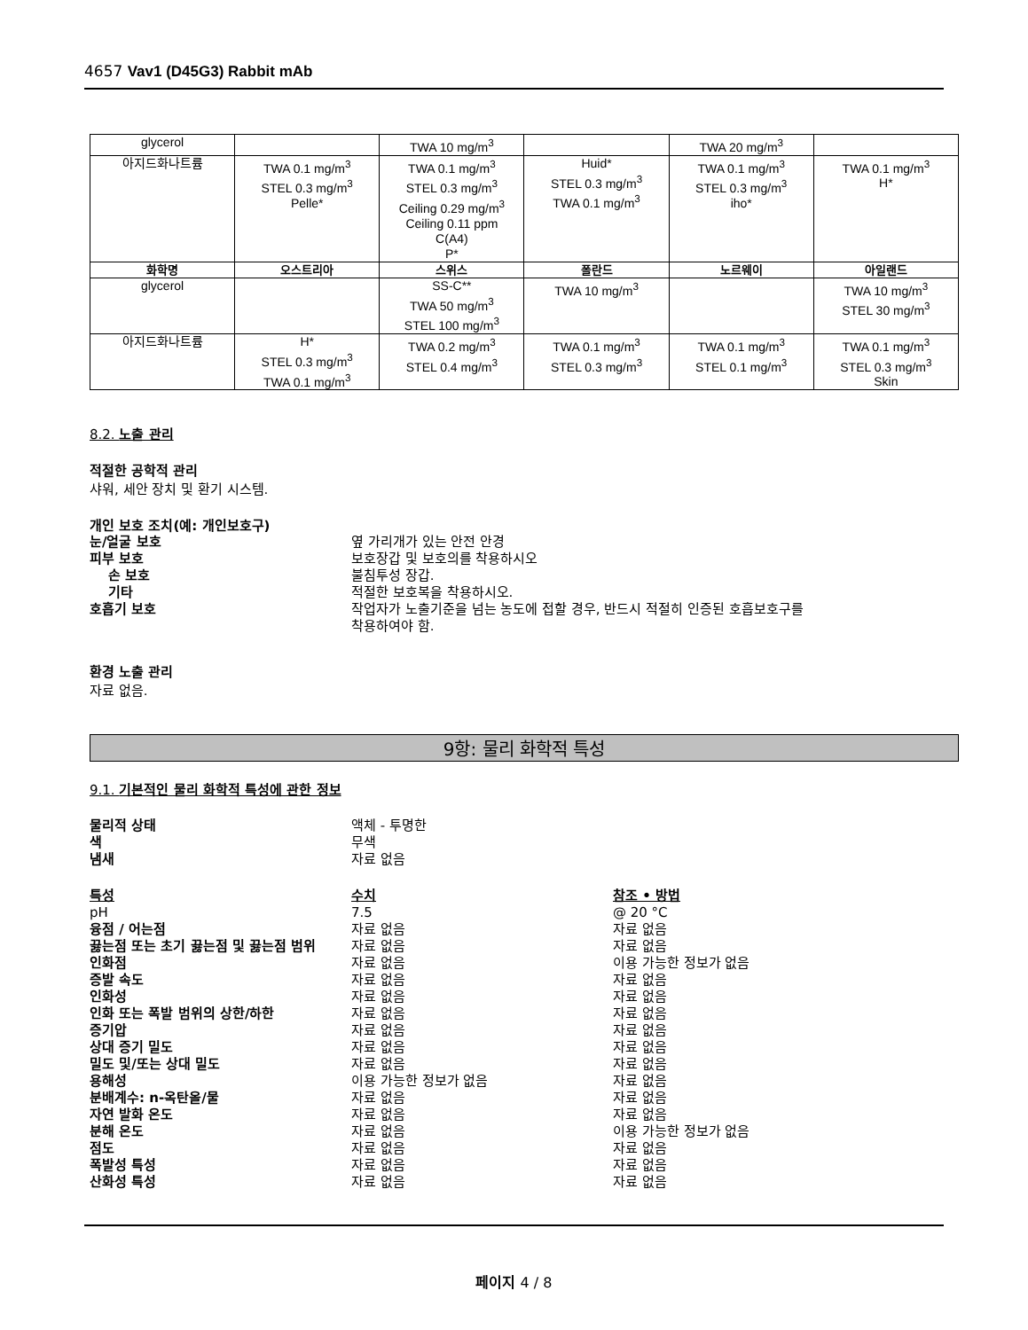4657 Vav1 (D45G3) Rabbit mAb
| glycerol | | TWA 10 mg/m<sup>3</sup> | | TWA 20 mg/m<sup>3</sup> | |
| 아지드화나트륨 | TWA 0.1 mg/m<sup>3</sup> STEL 0.3 mg/m<sup>3</sup> Pelle* | TWA 0.1 mg/m<sup>3</sup> STEL 0.3 mg/m<sup>3</sup> Ceiling 0.29 mg/m<sup>3</sup> Ceiling 0.11 ppm C(A4) P* | Huid* STEL 0.3 mg/m<sup>3</sup> TWA 0.1 mg/m<sup>3</sup> | TWA 0.1 mg/m<sup>3</sup> STEL 0.3 mg/m<sup>3</sup> iho* | TWA 0.1 mg/m<sup>3</sup> H* |
| 화학명 | 오스트리아 | 스위스 | 폴란드 | 노르웨이 | 아일랜드 |
| glycerol | | SS-C** TWA 50 mg/m<sup>3</sup> STEL 100 mg/m<sup>3</sup> | TWA 10 mg/m<sup>3</sup> | | TWA 10 mg/m<sup>3</sup> STEL 30 mg/m<sup>3</sup> |
| 아지드화나트륨 | H* STEL 0.3 mg/m<sup>3</sup> TWA 0.1 mg/m<sup>3</sup> | TWA 0.2 mg/m<sup>3</sup> STEL 0.4 mg/m<sup>3</sup> | TWA 0.1 mg/m<sup>3</sup> STEL 0.3 mg/m<sup>3</sup> | TWA 0.1 mg/m<sup>3</sup> STEL 0.1 mg/m<sup>3</sup> | TWA 0.1 mg/m<sup>3</sup> STEL 0.3 mg/m<sup>3</sup> Skin |
8.2. 노출 관리
적절한 공학적 관리
샤워, 세안 장치 및 환기 시스템.
개인 보호 조치(예: 개인보호구)
눈/얼굴 보호 옆 가리개가 있는 안전 안경
피부 보호 보호장갑 및 보호의를 착용하시오
손 보호 불침투성 장갑.
기타 적절한 보호복을 착용하시오.
호흡기 보호 작업자가 노출기준을 넘는 농도에 접할 경우, 반드시 적절히 인증된 호흡보호구를
착용하여야 함.
환경 노출 관리
자료 없음.
9항: 물리 화학적 특성
9.1. 기본적인 물리 화학적 특성에 관한 정보
물리적 상태 액체 - 투명한
색 무색
냄새 자료 없음
특성 수치 참조 • 방법
pH 7.5 @ 20 °C
융점 / 어는점 자료 없음 자료 없음
끓는점 또는 초기 끓는점 및 끓는점 범위 자료 없음 자료 없음
인화점 자료 없음 이용 가능한 정보가 없음
증발 속도 자료 없음 자료 없음
인화성 자료 없음 자료 없음
인화 또는 폭발 범위의 상한/하한 자료 없음 자료 없음
증기압 자료 없음 자료 없음
상대 증기 밀도 자료 없음 자료 없음
밀도 및/또는 상대 밀도 자료 없음 자료 없음
용해성 이용 가능한 정보가 없음 자료 없음
분배계수: n-옥탄올/물 자료 없음 자료 없음
자연 발화 온도 자료 없음 자료 없음
분해 온도 자료 없음 이용 가능한 정보가 없음
점도 자료 없음 자료 없음
폭발성 특성 자료 없음 자료 없음
산화성 특성 자료 없음 자료 없음
페이지 4 / 8